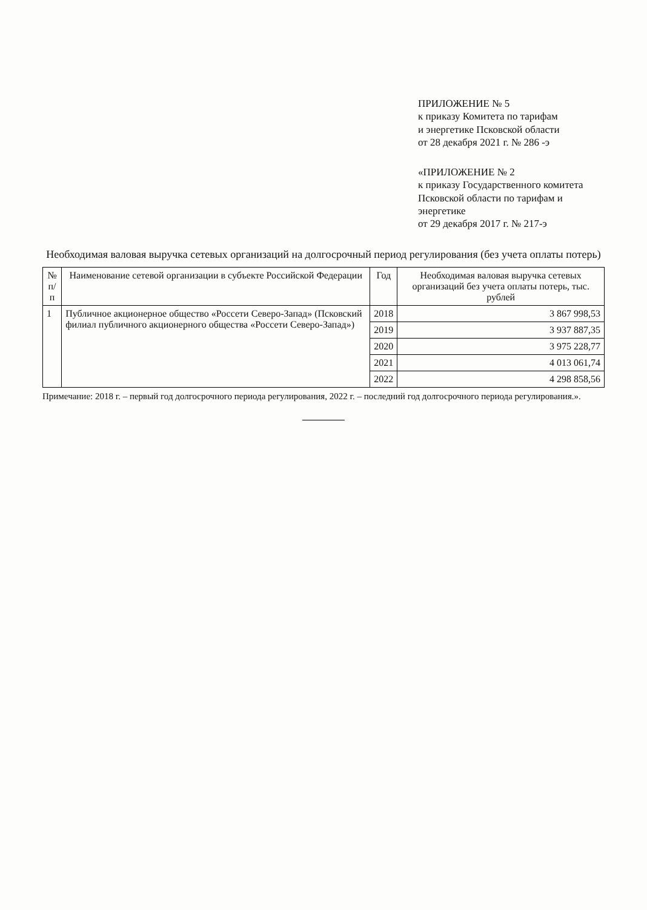ПРИЛОЖЕНИЕ № 5
к приказу Комитета по тарифам
и энергетике Псковской области
от 28 декабря 2021 г. № 286 -э
«ПРИЛОЖЕНИЕ № 2
к приказу Государственного комитета
Псковской области по тарифам и энергетике
от 29 декабря 2017 г. № 217-э
Необходимая валовая выручка сетевых организаций на долгосрочный период регулирования (без учета оплаты потерь)
| № п/п | Наименование сетевой организации в субъекте Российской Федерации | Год | Необходимая валовая выручка сетевых организаций без учета оплаты потерь, тыс. рублей |
| --- | --- | --- | --- |
| 1 | Публичное акционерное общество «Россети Северо-Запад» (Псковский филиал публичного акционерного общества «Россети Северо-Запад») | 2018 | 3 867 998,53 |
| | | 2019 | 3 937 887,35 |
| | | 2020 | 3 975 228,77 |
| | | 2021 | 4 013 061,74 |
| | | 2022 | 4 298 858,56 |
Примечание: 2018 г. – первый год долгосрочного периода регулирования, 2022 г. – последний год долгосрочного периода регулирования.».